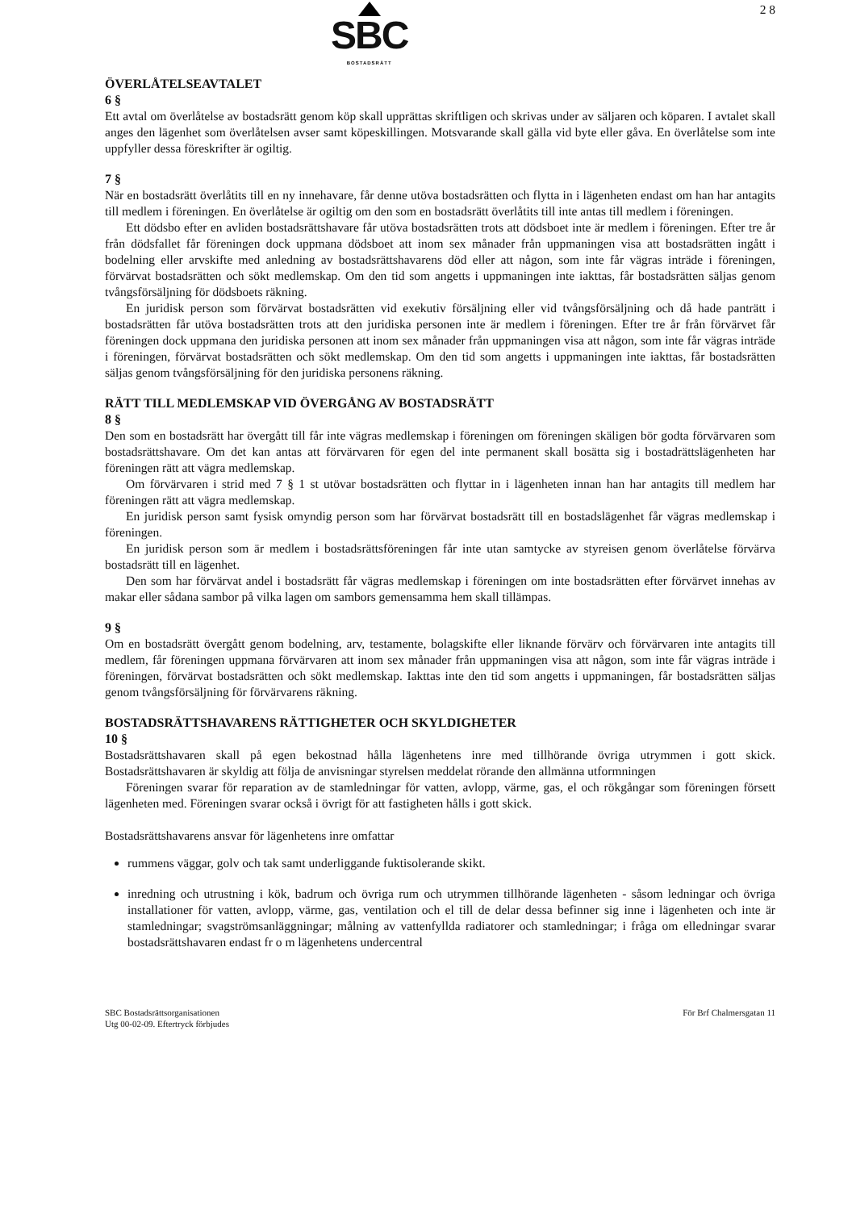SBC
BOSTADSRÄTT
2 8
ÖVERLÅTELSEAVTALET
6 §
Ett avtal om överlåtelse av bostadsrätt genom köp skall upprättas skriftligen och skrivas under av säljaren och köparen. I avtalet skall anges den lägenhet som överlåtelsen avser samt köpeskillingen. Motsvarande skall gälla vid byte eller gåva. En överlåtelse som inte uppfyller dessa föreskrifter är ogiltig.
7 §
När en bostadsrätt överlåtits till en ny innehavare, får denne utöva bostadsrätten och flytta in i lägenheten endast om han har antagits till medlem i föreningen. En överlåtelse är ogiltig om den som en bostadsrätt överlåtits till inte antas till medlem i föreningen.
Ett dödsbo efter en avliden bostadsrättshavare får utöva bostadsrätten trots att dödsboet inte är medlem i föreningen. Efter tre år från dödsfallet får föreningen dock uppmana dödsboet att inom sex månader från uppmaningen visa att bostadsrätten ingått i bodelning eller arvskifte med anledning av bostadsrättshavarens död eller att någon, som inte får vägras inträde i föreningen, förvärvat bostadsrätten och sökt medlemskap. Om den tid som angetts i uppmaningen inte iakttas, får bostadsrätten säljas genom tvångsförsäljning för dödsboets räkning.
En juridisk person som förvärvat bostadsrätten vid exekutiv försäljning eller vid tvångsförsäljning och då hade panträtt i bostadsrätten får utöva bostadsrätten trots att den juridiska personen inte är medlem i föreningen. Efter tre år från förvärvet får föreningen dock uppmana den juridiska personen att inom sex månader från uppmaningen visa att någon, som inte får vägras inträde i föreningen, förvärvat bostadsrätten och sökt medlemskap. Om den tid som angetts i uppmaningen inte iakttas, får bostadsrätten säljas genom tvångsförsäljning för den juridiska personens räkning.
RÄTT TILL MEDLEMSKAP VID ÖVERGÅNG AV BOSTADSRÄTT
8 §
Den som en bostadsrätt har övergått till får inte vägras medlemskap i föreningen om föreningen skäligen bör godta förvärvaren som bostadsrättshavare. Om det kan antas att förvärvaren för egen del inte permanent skall bosätta sig i bostadrättslägenheten har föreningen rätt att vägra medlemskap.
Om förvärvaren i strid med 7 § 1 st utövar bostadsrätten och flyttar in i lägenheten innan han har antagits till medlem har föreningen rätt att vägra medlemskap.
En juridisk person samt fysisk omyndig person som har förvärvat bostadsrätt till en bostadslägenhet får vägras medlemskap i föreningen.
En juridisk person som är medlem i bostadsrättsföreningen får inte utan samtycke av styreisen genom överlåtelse förvärva bostadsrätt till en lägenhet.
Den som har förvärvat andel i bostadsrätt får vägras medlemskap i föreningen om inte bostadsrätten efter förvärvet innehas av makar eller sådana sambor på vilka lagen om sambors gemensamma hem skall tillämpas.
9 §
Om en bostadsrätt övergått genom bodelning, arv, testamente, bolagskifte eller liknande förvärv och förvärvaren inte antagits till medlem, får föreningen uppmana förvärvaren att inom sex månader från uppmaningen visa att någon, som inte får vägras inträde i föreningen, förvärvat bostadsrätten och sökt medlemskap. Iakttas inte den tid som angetts i uppmaningen, får bostadsrätten säljas genom tvångsförsäljning för förvärvarens räkning.
BOSTADSRÄTTSHAVARENS RÄTTIGHETER OCH SKYLDIGHETER
10 §
Bostadsrättshavaren skall på egen bekostnad hålla lägenhetens inre med tillhörande övriga utrymmen i gott skick. Bostadsrättshavaren är skyldig att följa de anvisningar styrelsen meddelat rörande den allmänna utformningen
Föreningen svarar för reparation av de stamledningar för vatten, avlopp, värme, gas, el och rökgångar som föreningen försett lägenheten med. Föreningen svarar också i övrigt för att fastigheten hålls i gott skick.
Bostadsrättshavarens ansvar för lägenhetens inre omfattar
rummens väggar, golv och tak samt underliggande fuktisolerande skikt.
inredning och utrustning i kök, badrum och övriga rum och utrymmen tillhörande lägenheten - såsom ledningar och övriga installationer för vatten, avlopp, värme, gas, ventilation och el till de delar dessa befinner sig inne i lägenheten och inte är stamledningar; svagströmsanläggningar; målning av vattenfyllda radiatorer och stamledningar; i fråga om elledningar svarar bostadsrättshavaren endast fr o m lägenhetens undercentral
SBC Bostadsrättsorganisationen
Utg 00-02-09. Eftertryck förbjudes
För Brf Chalmersgatan 11